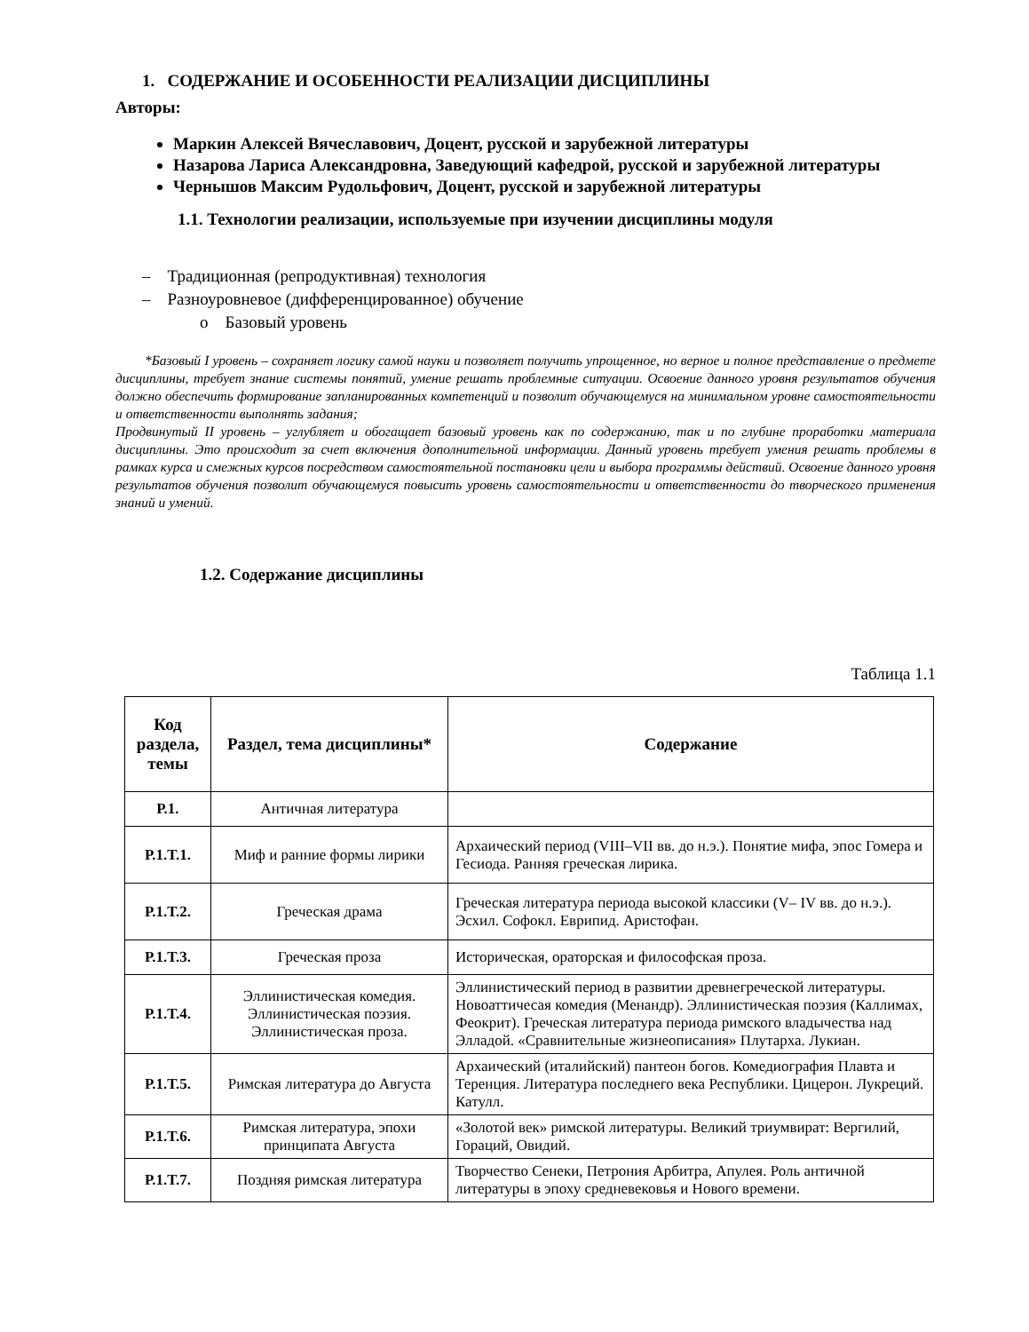1. СОДЕРЖАНИЕ И ОСОБЕННОСТИ РЕАЛИЗАЦИИ ДИСЦИПЛИНЫ
Авторы:
Маркин Алексей Вячеславович, Доцент, русской и зарубежной литературы
Назарова Лариса Александровна, Заведующий кафедрой, русской и зарубежной литературы
Чернышов Максим Рудольфович, Доцент, русской и зарубежной литературы
1.1. Технологии реализации, используемые при изучении дисциплины модуля
– Традиционная (репродуктивная) технология
– Разноуровневое (дифференцированное) обучение
o Базовый уровень
*Базовый I уровень – сохраняет логику самой науки и позволяет получить упрощенное, но верное и полное представление о предмете дисциплины, требует знание системы понятий, умение решать проблемные ситуации. Освоение данного уровня результатов обучения должно обеспечить формирование запланированных компетенций и позволит обучающемуся на минимальном уровне самостоятельности и ответственности выполнять задания;
Продвинутый II уровень – углубляет и обогащает базовый уровень как по содержанию, так и по глубине проработки материала дисциплины. Это происходит за счет включения дополнительной информации. Данный уровень требует умения решать проблемы в рамках курса и смежных курсов посредством самостоятельной постановки цели и выбора программы действий. Освоение данного уровня результатов обучения позволит обучающемуся повысить уровень самостоятельности и ответственности до творческого применения знаний и умений.
1.2. Содержание дисциплины
Таблица 1.1
| Код раздела, темы | Раздел, тема дисциплины* | Содержание |
| --- | --- | --- |
| Р.1. | Античная литература | |
| Р.1.Т.1. | Миф и ранние формы лирики | Архаический период (VIII–VII вв. до н.э.). Понятие мифа, эпос Гомера и Гесиода. Ранняя греческая лирика. |
| Р.1.Т.2. | Греческая драма | Греческая литература периода высокой классики (V– IV вв. до н.э.). Эсхил. Софокл. Еврипид. Аристофан. |
| Р.1.Т.3. | Греческая проза | Историческая, ораторская и философская проза. |
| Р.1.Т.4. | Эллинистическая комедия. Эллинистическая поэзия. Эллинистическая проза. | Эллинистический период в развитии древнегреческой литературы. Новоаттичесая комедия (Менандр). Эллинистическая поэзия (Каллимах, Феокрит). Греческая литература периода римского владычества над Элладой. «Сравнительные жизнеописания» Плутарха. Лукиан. |
| Р.1.Т.5. | Римская литература до Августа | Архаический (италийский) пантеон богов. Комедиография Плавта и Теренция. Литература последнего века Республики. Цицерон. Лукреций. Катулл. |
| Р.1.Т.6. | Римская литература, эпохи принципата Августа | «Золотой век» римской литературы. Великий триумвират: Вергилий, Гораций, Овидий. |
| Р.1.Т.7. | Поздняя римская литература | Творчество Сенеки, Петрония Арбитра, Апулея. Роль античной литературы в эпоху средневековья и Нового времени. |